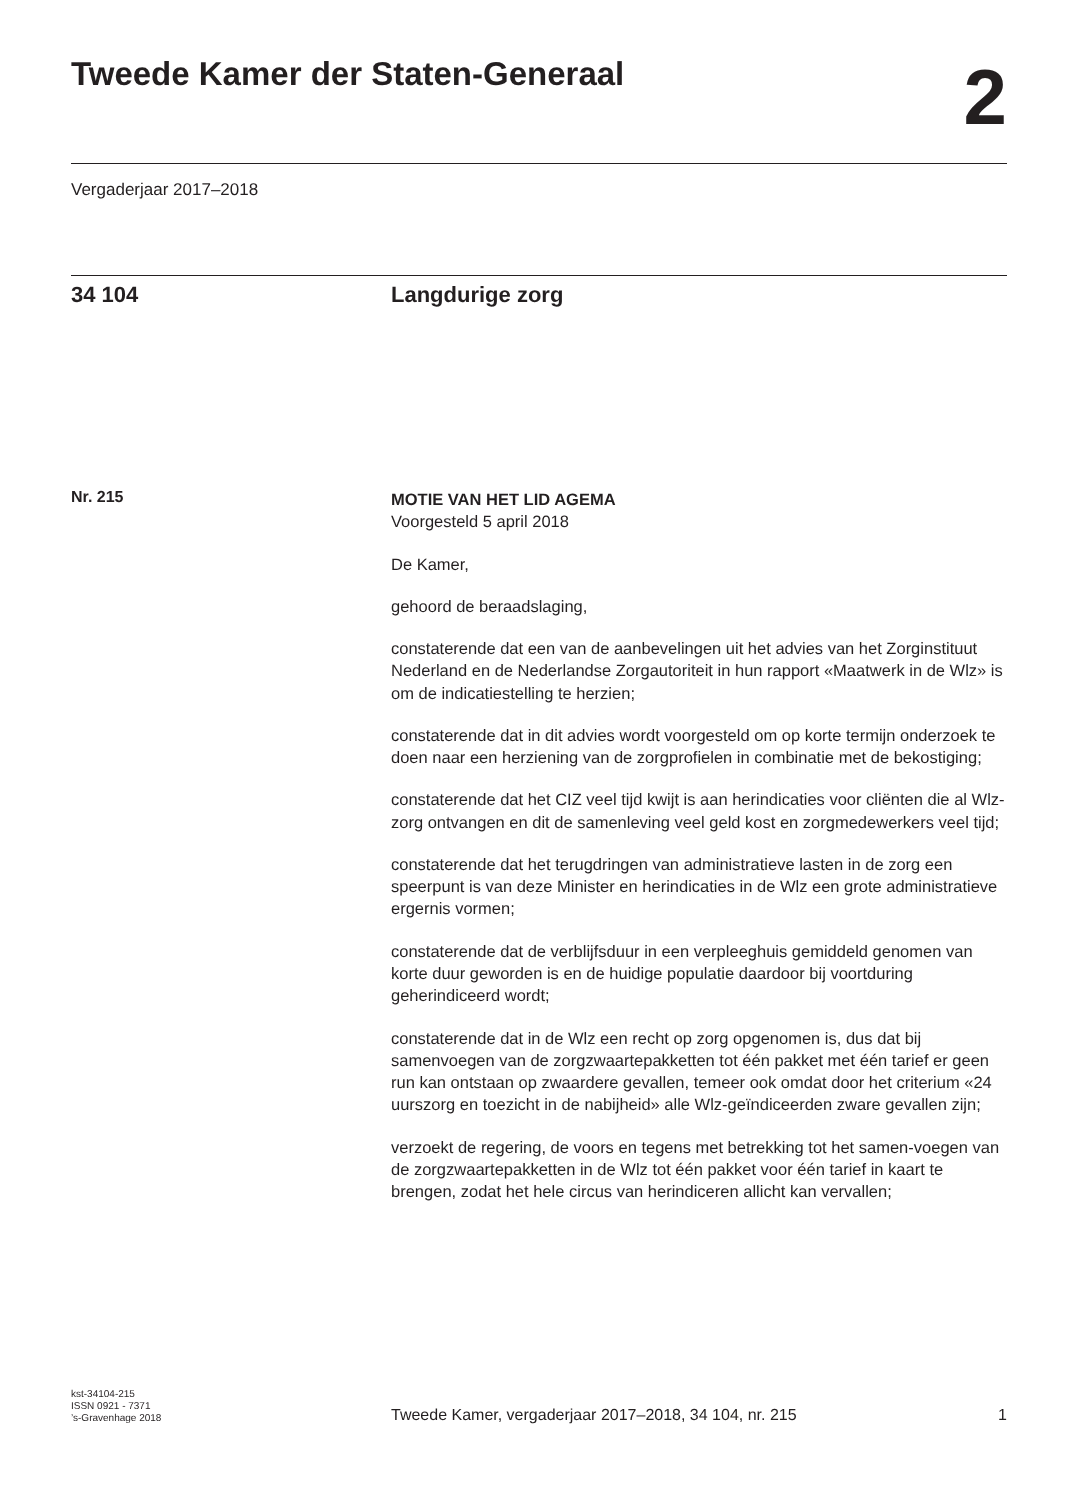Tweede Kamer der Staten-Generaal
2
Vergaderjaar 2017–2018
34 104 Langdurige zorg
Nr. 215
MOTIE VAN HET LID AGEMA
Voorgesteld 5 april 2018
De Kamer,
gehoord de beraadslaging,
constaterende dat een van de aanbevelingen uit het advies van het Zorginstituut Nederland en de Nederlandse Zorgautoriteit in hun rapport «Maatwerk in de Wlz» is om de indicatiestelling te herzien;
constaterende dat in dit advies wordt voorgesteld om op korte termijn onderzoek te doen naar een herziening van de zorgprofielen in combinatie met de bekostiging;
constaterende dat het CIZ veel tijd kwijt is aan herindicaties voor cliënten die al Wlz-zorg ontvangen en dit de samenleving veel geld kost en zorgmedewerkers veel tijd;
constaterende dat het terugdringen van administratieve lasten in de zorg een speerpunt is van deze Minister en herindicaties in de Wlz een grote administratieve ergernis vormen;
constaterende dat de verblijfsduur in een verpleeghuis gemiddeld genomen van korte duur geworden is en de huidige populatie daardoor bij voortduring geherindiceerd wordt;
constaterende dat in de Wlz een recht op zorg opgenomen is, dus dat bij samenvoegen van de zorgzwaartepakketten tot één pakket met één tarief er geen run kan ontstaan op zwaardere gevallen, temeer ook omdat door het criterium «24 uurszorg en toezicht in de nabijheid» alle Wlz-geïndiceerden zware gevallen zijn;
verzoekt de regering, de voors en tegens met betrekking tot het samen-voegen van de zorgzwaartepakketten in de Wlz tot één pakket voor één tarief in kaart te brengen, zodat het hele circus van herindiceren allicht kan vervallen;
kst-34104-215
ISSN 0921 - 7371
’s-Gravenhage 2018
Tweede Kamer, vergaderjaar 2017–2018, 34 104, nr. 215
1